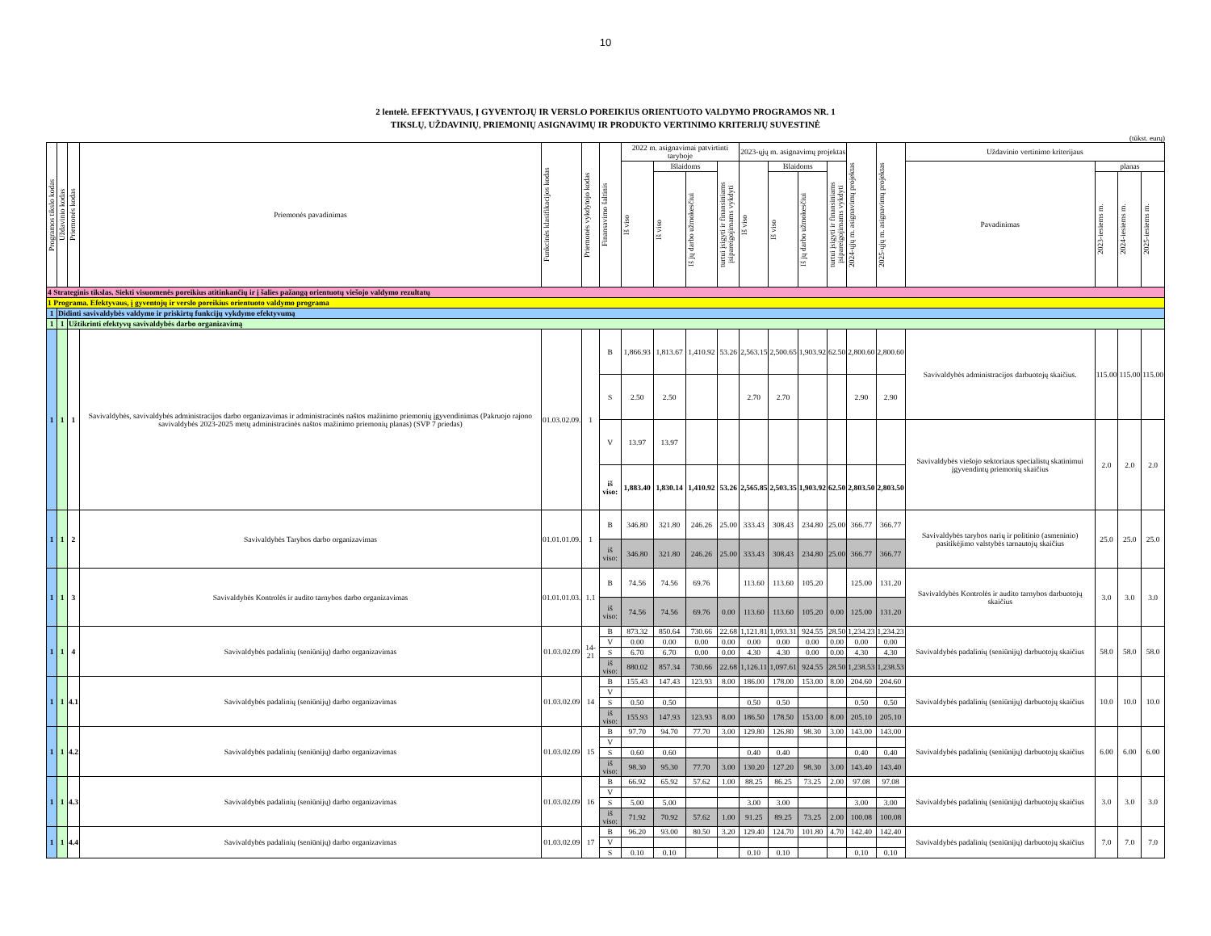10
2 lentelė. EFEKTYVAUS, Į GYVENTOJŲ IR VERSLO POREIKIUS ORIENTUOTO VALDYMO PROGRAMOS NR. 1
TIKSLŲ, UŽDAVINIŲ, PRIEMONIŲ ASIGNAVIMŲ IR PRODUKTO VERTINIMO KRITERIJŲ SUVESTINĖ
(tūkst. eurų)
| Programos tikslo kodas | Uždavinio kodas | Priemonės kodas | Priemonės pavadinimas | Funkcinės klasifikacijos kodas | Priemonės vykdytojo kodas | Finansavimo šaltinis | 2022 m. asignavimai patvirtinti taryboje | | | | 2023-ųjų m. asignavimų projektas | | | | 2024-ųjų m. asignavimų projektas | 2025-ųjų m. asignavimų projektas | Uždavinio vertinimo kriterijaus | | | |
| --- | --- | --- | --- | --- | --- | --- | --- | --- | --- | --- | --- | --- | --- | --- | --- | --- | --- | --- | --- | --- |
| | | | | | | | Iš viso | Išlaidoms | | turtui įsigyti ir finansiniams įsipareigojimams vykdyti | Iš viso | Išlaidoms | | turtui įsigyti ir finansiniams įsipareigojimams vykdyti | | | Pavadinimas | planas | | |
| | | | | | | | | Iš viso | Iš jų darbo užmokesčiui | | | Iš viso | Iš jų darbo užmokesčiui | | | | | 2023-iesiems m. | 2024-iesiems m. | 2025-iesiems m. |
| 4 Strateginis tikslas. Siekti visuomenės poreikius atitinkančių ir į šalies pažangą orientuotų viešojo valdymo rezultatų | | | | | | | | | | | | | | | | | | | | |
| 1 Programa. Efektyvaus, į gyventojų ir verslo poreikius orientuoto valdymo programa | | | | | | | | | | | | | | | | | | | | |
| 1 | Didinti savivaldybės valdymo ir priskirtų funkcijų vykdymo efektyvumą | | | | | | | | | | | | | | | | | | | |
| 1 | 1 | Užtikrinti efektyvų savivaldybės darbo organizavimą | | | | | | | | | | | | | | | | | | |
| 1 | 1 | 1 | Savivaldybės, savivaldybės administracijos darbo organizavimas ir administracinės naštos mažinimo priemonių įgyvendinimas (Pakruojo rajono savivaldybės 2023-2025 metų administracinės naštos mažinimo priemonių planas) (SVP 7 priedas) | 01.03.02.09. | 1 | B | 1,866.93 | 1,813.67 | 1,410.92 | 53.26 | 2,563.15 | 2,500.65 | 1,903.92 | 62.50 | 2,800.60 | 2,800.60 | Savivaldybės administracijos darbuotojų skaičius. | 115.00 | 115.00 | 115.00 |
| | | | | | | S | 2.50 | 2.50 | | | 2.70 | 2.70 | | | 2.90 | 2.90 | | | | |
| | | | | | | V | 13.97 | 13.97 | | | | | | | | | Savivaldybės viešojo sektoriaus specialistų skatinimui įgyvendintų priemonių skaičius | 2.0 | 2.0 | 2.0 |
| | | | | | | iš viso: | 1,883.40 | 1,830.14 | 1,410.92 | 53.26 | 2,565.85 | 2,503.35 | 1,903.92 | 62.50 | 2,803.50 | 2,803.50 | | | | |
| 1 | 1 | 2 | Savivaldybės Tarybos darbo organizavimas | 01.01.01.09. | 1 | B | 346.80 | 321.80 | 246.26 | 25.00 | 333.43 | 308.43 | 234.80 | 25.00 | 366.77 | 366.77 | Savivaldybės tarybos narių ir politinio (asmeninio) pasitikėjimo valstybės tarnautojų skaičius | 25.0 | 25.0 | 25.0 |
| | | | | | | iš viso: | 346.80 | 321.80 | 246.26 | 25.00 | 333.43 | 308.43 | 234.80 | 25.00 | 366.77 | 366.77 | | | | |
| 1 | 1 | 3 | Savivaldybės Kontrolės ir audito tarnybos darbo organizavimas | 01.01.01.03. | 1.1 | B | 74.56 | 74.56 | 69.76 | | 113.60 | 113.60 | 105.20 | | 125.00 | 131.20 | Savivaldybės Kontrolės ir audito tarnybos darbuotojų skaičius | 3.0 | 3.0 | 3.0 |
| | | | | | | iš viso: | 74.56 | 74.56 | 69.76 | 0.00 | 113.60 | 113.60 | 105.20 | 0.00 | 125.00 | 131.20 | | | | |
| 1 | 1 | 4 | Savivaldybės padalinių (seniūnijų) darbo organizavimas | 01.03.02.09 | 14-21 | B | 873.32 | 850.64 | 730.66 | 22.68 | 1,121.81 | 1,093.31 | 924.55 | 28.50 | 1,234.23 | 1,234.23 | Savivaldybės padalinių (seniūnijų) darbuotojų skaičius | 58.0 | 58.0 | 58.0 |
| | | | | | | V | 0.00 | 0.00 | 0.00 | 0.00 | 0.00 | 0.00 | 0.00 | 0.00 | 0.00 | 0.00 | | | | |
| | | | | | | S | 6.70 | 6.70 | 0.00 | 0.00 | 4.30 | 4.30 | 0.00 | 0.00 | 4.30 | 4.30 | | | | |
| | | | | | | iš viso: | 880.02 | 857.34 | 730.66 | 22.68 | 1,126.11 | 1,097.61 | 924.55 | 28.50 | 1,238.53 | 1,238.53 | | | | |
| 1 | 1 | 4.1 | Savivaldybės padalinių (seniūnijų) darbo organizavimas | 01.03.02.09 | 14 | B | 155.43 | 147.43 | 123.93 | 8.00 | 186.00 | 178.00 | 153.00 | 8.00 | 204.60 | 204.60 | Savivaldybės padalinių (seniūnijų) darbuotojų skaičius | 10.0 | 10.0 | 10.0 |
| | | | | | | V | | | | | | | | | | | | | | |
| | | | | | | S | 0.50 | 0.50 | | | 0.50 | 0.50 | | | 0.50 | 0.50 | | | | |
| | | | | | | iš viso: | 155.93 | 147.93 | 123.93 | 8.00 | 186.50 | 178.50 | 153.00 | 8.00 | 205.10 | 205.10 | | | | |
| 1 | 1 | 4.2 | Savivaldybės padalinių (seniūnijų) darbo organizavimas | 01.03.02.09 | 15 | B | 97.70 | 94.70 | 77.70 | 3.00 | 129.80 | 126.80 | 98.30 | 3.00 | 143.00 | 143.00 | Savivaldybės padalinių (seniūnijų) darbuotojų skaičius | 6.00 | 6.00 | 6.00 |
| | | | | | | V | | | | | | | | | | | | | | |
| | | | | | | S | 0.60 | 0.60 | | | 0.40 | 0.40 | | | 0.40 | 0.40 | | | | |
| | | | | | | iš viso: | 98.30 | 95.30 | 77.70 | 3.00 | 130.20 | 127.20 | 98.30 | 3.00 | 143.40 | 143.40 | | | | |
| 1 | 1 | 4.3 | Savivaldybės padalinių (seniūnijų) darbo organizavimas | 01.03.02.09 | 16 | B | 66.92 | 65.92 | 57.62 | 1.00 | 88.25 | 86.25 | 73.25 | 2.00 | 97.08 | 97.08 | Savivaldybės padalinių (seniūnijų) darbuotojų skaičius | 3.0 | 3.0 | 3.0 |
| | | | | | | V | | | | | | | | | | | | | | |
| | | | | | | S | 5.00 | 5.00 | | | 3.00 | 3.00 | | | 3.00 | 3.00 | | | | |
| | | | | | | iš viso: | 71.92 | 70.92 | 57.62 | 1.00 | 91.25 | 89.25 | 73.25 | 2.00 | 100.08 | 100.08 | | | | |
| 1 | 1 | 4.4 | Savivaldybės padalinių (seniūnijų) darbo organizavimas | 01.03.02.09 | 17 | B | 96.20 | 93.00 | 80.50 | 3.20 | 129.40 | 124.70 | 101.80 | 4.70 | 142.40 | 142.40 | Savivaldybės padalinių (seniūnijų) darbuotojų skaičius | 7.0 | 7.0 | 7.0 |
| | | | | | | V | | | | | | | | | | | | | | |
| | | | | | | S | 0.10 | 0.10 | | | 0.10 | 0.10 | | | 0.10 | 0.10 | | | | |